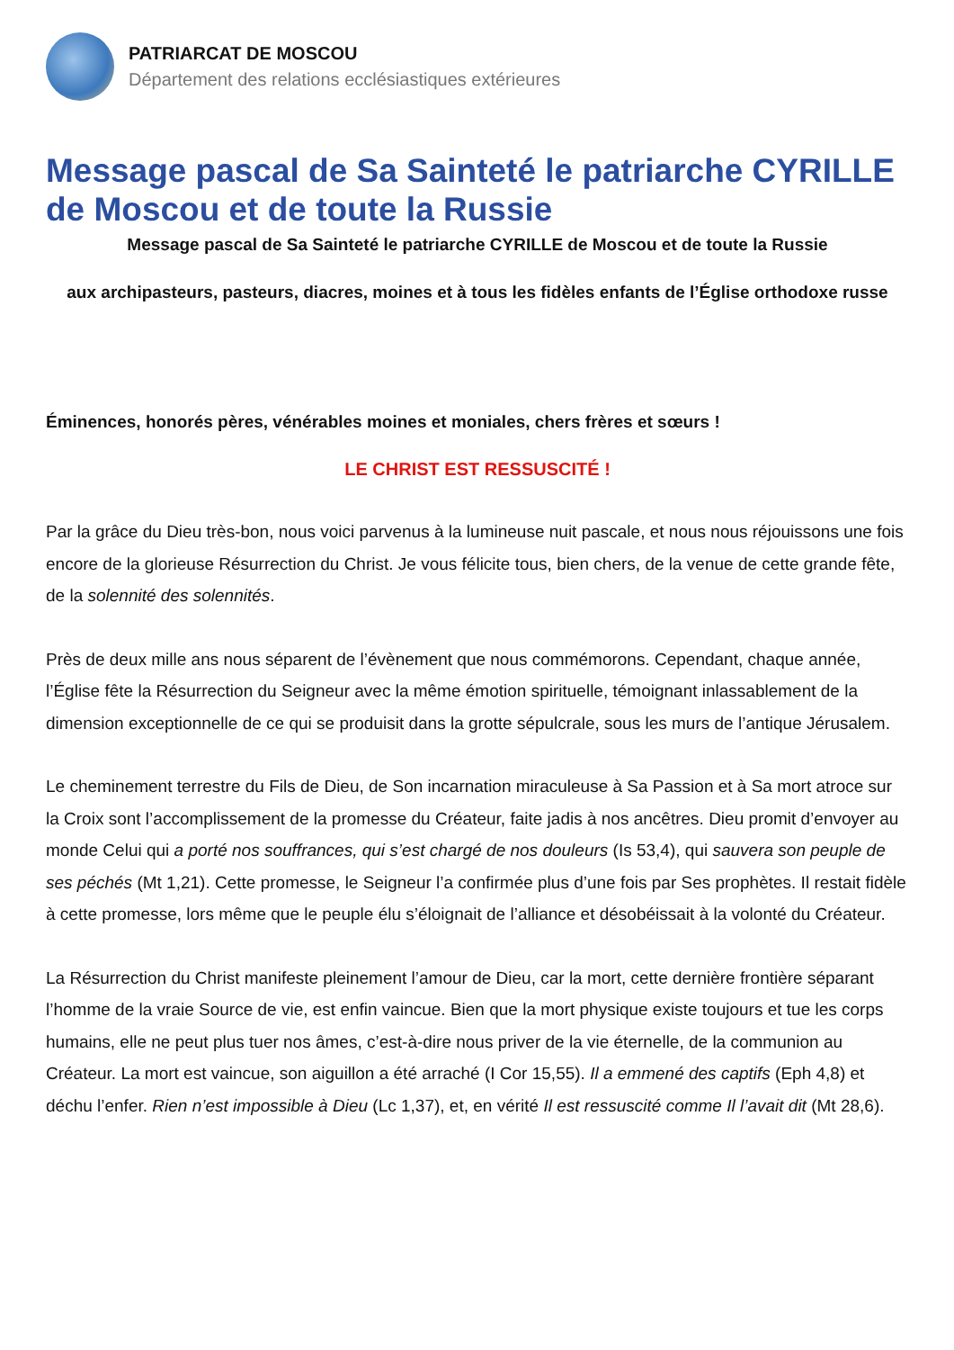PATRIARCAT DE MOSCOU
Département des relations ecclésiastiques extérieures
Message pascal de Sa Sainteté le patriarche CYRILLE de Moscou et de toute la Russie
Message pascal de Sa Sainteté le patriarche CYRILLE de Moscou et de toute la Russie
aux archipasteurs, pasteurs, diacres, moines et à tous les fidèles enfants de l’Église orthodoxe russe
Éminences, honorés pères, vénérables moines et moniales, chers frères et sœurs !
LE CHRIST EST RESSUSCITÉ !
Par la grâce du Dieu très-bon, nous voici parvenus à la lumineuse nuit pascale, et nous nous réjouissons une fois encore de la glorieuse Résurrection du Christ. Je vous félicite tous, bien chers, de la venue de cette grande fête, de la solennité des solennités.
Près de deux mille ans nous séparent de l’évènement que nous commémorons. Cependant, chaque année, l’Église fête la Résurrection du Seigneur avec la même émotion spirituelle, témoignant inlassablement de la dimension exceptionnelle de ce qui se produisit dans la grotte sépulcrale, sous les murs de l’antique Jérusalem.
Le cheminement terrestre du Fils de Dieu, de Son incarnation miraculeuse à Sa Passion et à Sa mort atroce sur la Croix sont l’accomplissement de la promesse du Créateur, faite jadis à nos ancêtres. Dieu promit d’envoyer au monde Celui qui a porté nos souffrances, qui s’est chargé de nos douleurs (Is 53,4), qui sauvera son peuple de ses péchés (Mt 1,21). Cette promesse, le Seigneur l’a confirmée plus d’une fois par Ses prophètes. Il restait fidèle à cette promesse, lors même que le peuple élu s’éloignait de l’alliance et désobéissait à la volonté du Créateur.
La Résurrection du Christ manifeste pleinement l’amour de Dieu, car la mort, cette dernière frontière séparant l’homme de la vraie Source de vie, est enfin vaincue. Bien que la mort physique existe toujours et tue les corps humains, elle ne peut plus tuer nos âmes, c’est-à-dire nous priver de la vie éternelle, de la communion au Créateur. La mort est vaincue, son aiguillon a été arraché (I Cor 15,55). Il a emmené des captifs (Eph 4,8) et déchu l’enfer. Rien n’est impossible à Dieu (Lc 1,37), et, en vérité Il est ressuscité comme Il l’avait dit (Mt 28,6).